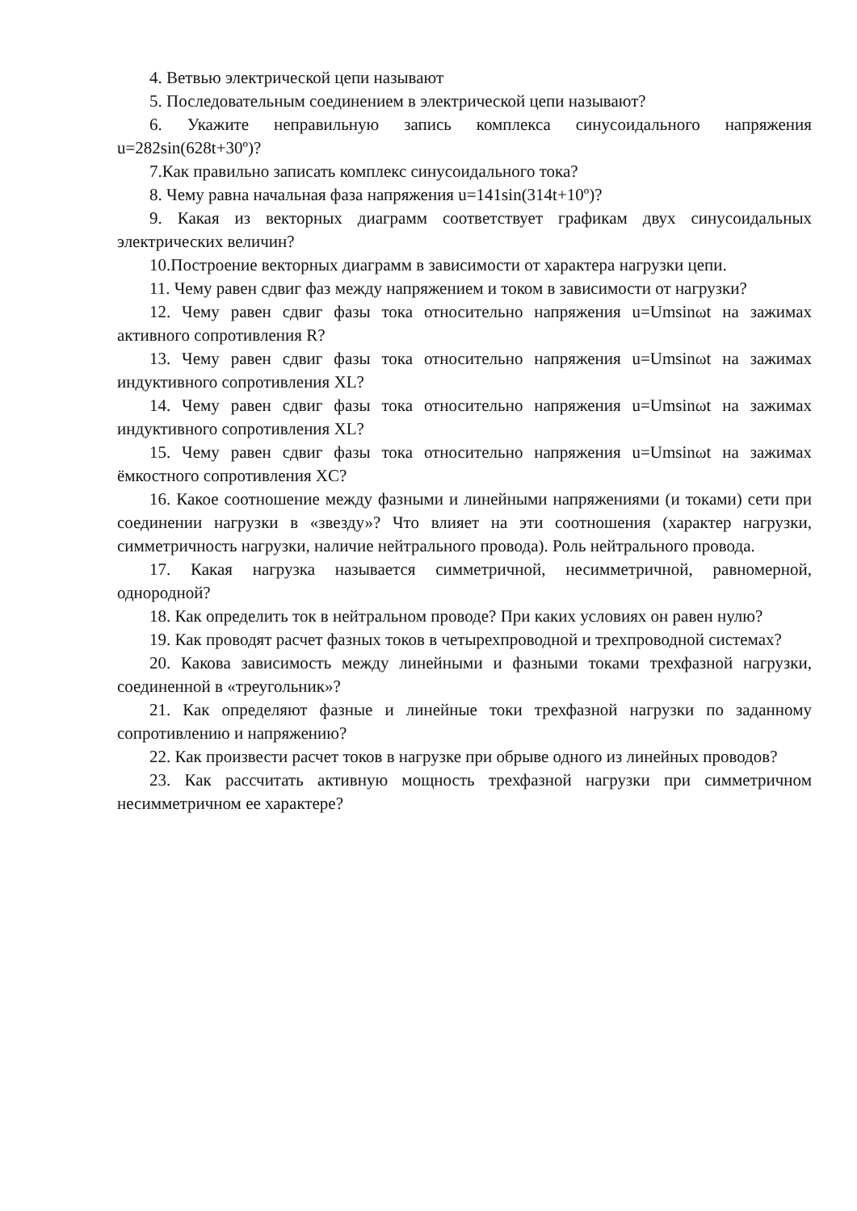4. Ветвью электрической цепи называют
5. Последовательным соединением в электрической цепи называют?
6. Укажите неправильную запись комплекса синусоидального напряжения u=282sin(628t+30º)?
7.Как правильно записать комплекс синусоидального тока?
8. Чему равна начальная фаза напряжения u=141sin(314t+10º)?
9. Какая из векторных диаграмм соответствует графикам двух синусоидальных электрических величин?
10.Построение векторных диаграмм в зависимости от характера нагрузки цепи.
11. Чему равен сдвиг фаз между напряжением и током в зависимости от нагрузки?
12. Чему равен сдвиг фазы тока относительно напряжения u=Umsinωt на зажимах активного сопротивления R?
13. Чему равен сдвиг фазы тока относительно напряжения u=Umsinωt на зажимах индуктивного сопротивления XL?
14. Чему равен сдвиг фазы тока относительно напряжения u=Umsinωt на зажимах индуктивного сопротивления XL?
15. Чему равен сдвиг фазы тока относительно напряжения u=Umsinωt на зажимах ёмкостного сопротивления XC?
16. Какое соотношение между фазными и линейными напряжениями (и токами) сети при соединении нагрузки в «звезду»? Что влияет на эти соотношения (характер нагрузки, симметричность нагрузки, наличие нейтрального провода). Роль нейтрального провода.
17. Какая нагрузка называется симметричной, несимметричной, равномерной, однородной?
18. Как определить ток в нейтральном проводе? При каких условиях он равен нулю?
19. Как проводят расчет фазных токов в четырехпроводной и трехпроводной системах?
20. Какова зависимость между линейными и фазными токами трехфазной нагрузки, соединенной в «треугольник»?
21. Как определяют фазные и линейные токи трехфазной нагрузки по заданному сопротивлению и напряжению?
22. Как произвести расчет токов в нагрузке при обрыве одного из линейных проводов?
23. Как рассчитать активную мощность трехфазной нагрузки при симметричном несимметричном ее характере?